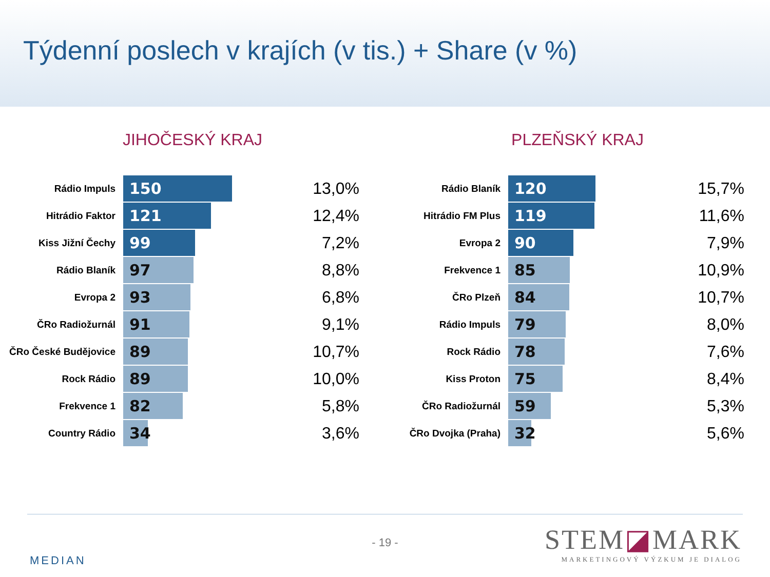Týdenní poslech v krajích (v tis.) + Share (v %)
JIHOČESKÝ KRAJ
| Rádio Impuls | 150 | 13,0% |
| Hitrádio Faktor | 121 | 12,4% |
| Kiss Jižní Čechy | 99 | 7,2% |
| Rádio Blaník | 97 | 8,8% |
| Evropa 2 | 93 | 6,8% |
| ČRo Radiožurnál | 91 | 9,1% |
| ČRo České Budějovice | 89 | 10,7% |
| Rock Rádio | 89 | 10,0% |
| Frekvence 1 | 82 | 5,8% |
| Country Rádio | 34 | 3,6% |
PLZEŇSKÝ KRAJ
| Rádio Blaník | 120 | 15,7% |
| Hitrádio FM Plus | 119 | 11,6% |
| Evropa 2 | 90 | 7,9% |
| Frekvence 1 | 85 | 10,9% |
| ČRo Plzeň | 84 | 10,7% |
| Rádio Impuls | 79 | 8,0% |
| Rock Rádio | 78 | 7,6% |
| Kiss Proton | 75 | 8,4% |
| ČRo Radiožurnál | 59 | 5,3% |
| ČRo Dvojka (Praha) | 32 | 5,6% |
- 19 -
MEDIAN
STEM◪MARK
MARKETINGOVÝ VÝZKUM JE DIALOG